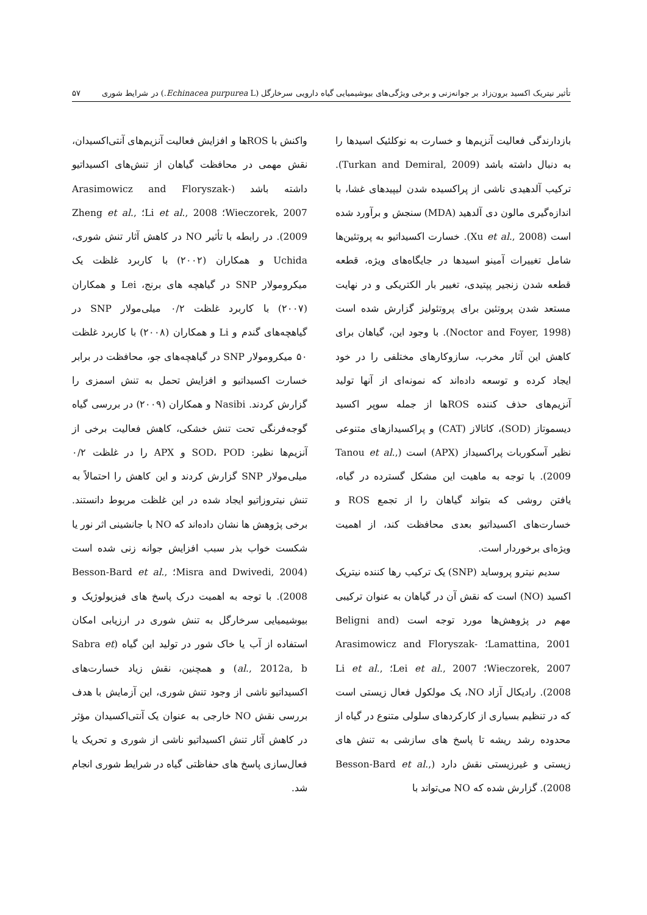تأثیر نیتریک اکسید برون‌زاد بر جوانه‌زنی و برخی ویژگی‌های بیوشیمیایی گیاه دارویی سرخارگل (Echinacea purpurea L.) در شرایط شوری ۵۷
بازدارندگی فعالیت آنزیم‌ها و خسارت به نوکلئیک اسیدها را به دنبال داشته باشد (Turkan and Demiral, 2009). ترکیب آلدهیدی ناشی از پراکسیده شدن لیپیدهای غشا، با اندازه‌گیری مالون دی آلدهید (MDA) سنجش و برآورد شده است (Xu et al., 2008). خسارت اکسیداتیو به پروتئین‌ها شامل تغییرات آمینو اسیدها در جایگاه‌های ویژه، قطعه قطعه شدن زنجیر پپتیدی، تغییر بار الکتریکی و در نهایت مستعد شدن پروتئین برای پروتئولیز گزارش شده است (Noctor and Foyer, 1998). با وجود این، گیاهان برای کاهش این آثار مخرب، سازوکارهای مختلفی را در خود ایجاد کرده و توسعه داده‌اند که نمونه‌ای از آنها تولید آنزیم‌های حذف کننده ROSها از جمله سوپر اکسید دیسموتاز (SOD)، کاتالاز (CAT) و پراکسیدازهای متنوعی نظیر آسکوربات پراکسیداز (APX) است (Tanou et al., 2009). با توجه به ماهیت این مشکل گسترده در گیاه، یافتن روشی که بتواند گیاهان را از تجمع ROS و خسارت‌های اکسیداتیو بعدی محافظت کند، از اهمیت ویژه‌ای برخوردار است.
سدیم نیترو پروساید (SNP) یک ترکیب رها کننده نیتریک اکسید (NO) است که نقش آن در گیاهان به عنوان ترکیبی مهم در پژوهش‌ها مورد توجه است (Beligni and Lamattina, 2001؛ Arasimowicz and Floryszak-Wieczorek, 2007؛ Lei et al., 2007؛ Li et al., 2008). رادیکال آزاد NO، یک مولکول فعال زیستی است که در تنظیم بسیاری از کارکردهای سلولی متنوع در گیاه از محدوده رشد ریشه تا پاسخ های سازشی به تنش های زیستی و غیرزیستی نقش دارد (Besson-Bard et al., 2008). گزارش شده که NO می‌تواند با
واکنش با ROSها و افزایش فعالیت آنزیم‌های آنتی‌اکسیدان، نقش مهمی در محافظت گیاهان از تنش‌های اکسیداتیو داشته باشد (Arasimowicz and Floryszak-Wieczorek, 2007؛ Li et al., 2008؛ Zheng et al., 2009). در رابطه با تأثیر NO در کاهش آثار تنش شوری، Uchida و همکاران (۲۰۰۲) با کاربرد غلظت یک میکرومولار SNP در گیاهچه های برنج، Lei و همکاران (۲۰۰۷) با کاربرد غلظت ۰/۲ میلی‌مولار SNP در گیاهچه‌های گندم و Li و همکاران (۲۰۰۸) با کاربرد غلظت ۵۰ میکرومولار SNP در گیاهچه‌های جو، محافظت در برابر خسارت اکسیداتیو و افزایش تحمل به تنش اسمزی را گزارش کردند. Nasibi و همکاران (۲۰۰۹) در بررسی گیاه گوجه‌فرنگی تحت تنش خشکی، کاهش فعالیت برخی از آنزیم‌ها نظیر: SOD، POD و APX را در غلظت ۰/۲ میلی‌مولار SNP گزارش کردند و این کاهش را احتمالاً به تنش نیتروزاتیو ایجاد شده در این غلظت مربوط دانستند. برخی پژوهش ها نشان داده‌اند که NO با جانشینی اثر نور یا شکست خواب بذر سبب افزایش جوانه زنی شده است (Misra and Dwivedi, 2004؛ Besson-Bard et al., 2008). با توجه به اهمیت درک پاسخ های فیزیولوژیک و بیوشیمیایی سرخارگل به تنش شوری در ارزیابی امکان استفاده از آب یا خاک شور در تولید این گیاه (Sabra et al., 2012a, b) و همچنین، نقش زیاد خسارت‌های اکسیداتیو ناشی از وجود تنش شوری، این آزمایش با هدف بررسی نقش NO خارجی به عنوان یک آنتی‌اکسیدان مؤثر در کاهش آثار تنش اکسیداتیو ناشی از شوری و تحریک یا فعال‌سازی پاسخ های حفاظتی گیاه در شرایط شوری انجام شد.